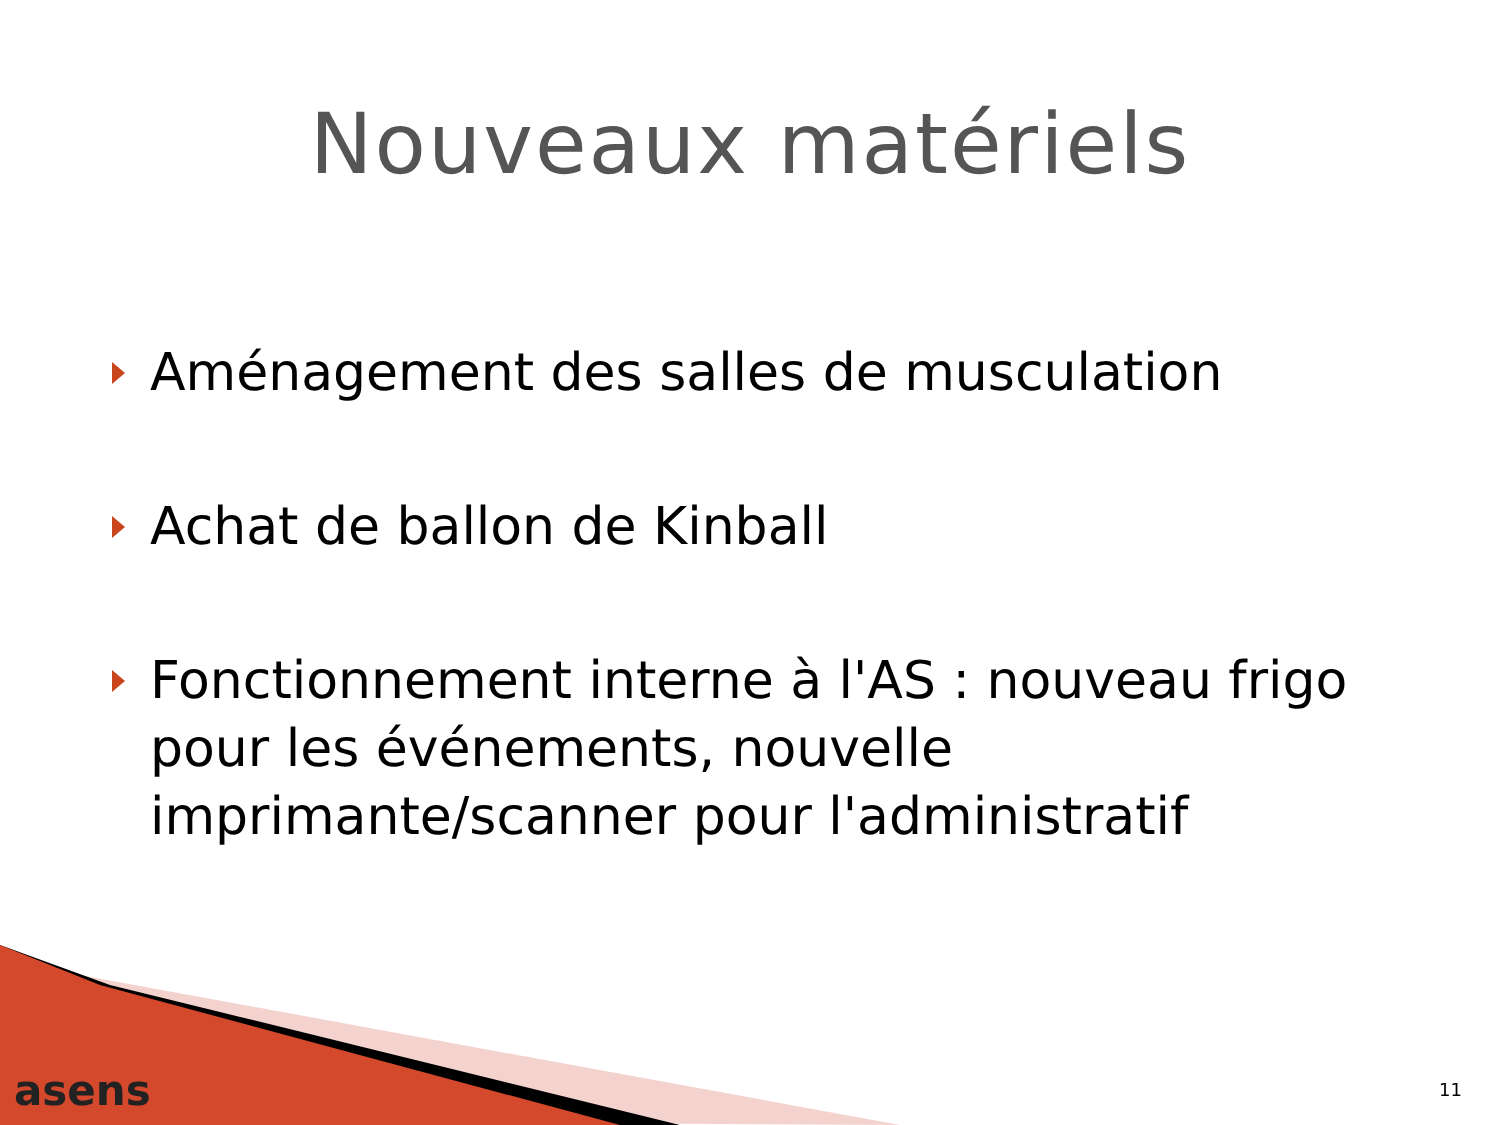Nouveaux matériels
Aménagement des salles de musculation
Achat de ballon de Kinball
Fonctionnement interne à l'AS : nouveau frigo pour les événements, nouvelle imprimante/scanner pour l'administratif
asens 11